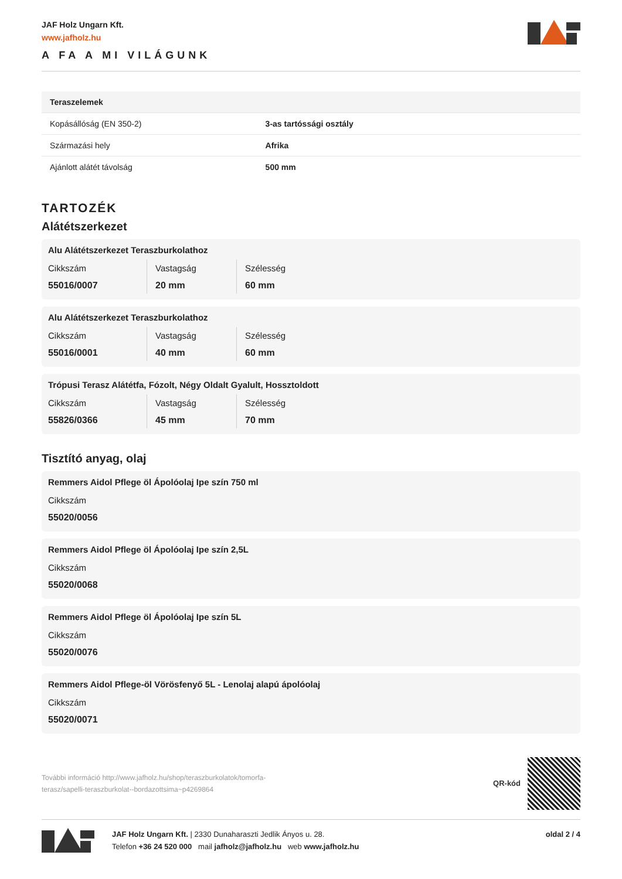JAF Holz Ungarn Kft.
www.jafholz.hu
A FA A MI VILÁGUNK
| Teraszelemek | |
| --- | --- |
| Kopásállóság (EN 350-2) | 3-as tartóssági osztály |
| Származási hely | Afrika |
| Ajánlott alátét távolság | 500 mm |
TARTOZÉK
Alátétszerkezet
Alu Alátétszerkezet Teraszburkolathoz
Cikkszám
55016/0007
Vastagság
20 mm
Szélesség
60 mm
Alu Alátétszerkezet Teraszburkolathoz
Cikkszám
55016/0001
Vastagság
40 mm
Szélesség
60 mm
Trópusi Terasz Alátétfa, Fózolt, Négy Oldalt Gyalult, Hossztoldott
Cikkszám
55826/0366
Vastagság
45 mm
Szélesség
70 mm
Tisztító anyag, olaj
Remmers Aidol Pflege öl Ápolóolaj Ipe szín 750 ml
Cikkszám
55020/0056
Remmers Aidol Pflege öl Ápolóolaj Ipe szín 2,5L
Cikkszám
55020/0068
Remmers Aidol Pflege öl Ápolóolaj Ipe szín 5L
Cikkszám
55020/0076
Remmers Aidol Pflege-öl Vörösfenyő 5L - Lenolaj alapú ápolóolaj
Cikkszám
55020/0071
További információ http://www.jafholz.hu/shop/teraszburkolatok/tomorfa-
terasz/sapelli-teraszburkolat--bordazottsima~p4269864
QR-kód
JAF Holz Ungarn Kft. | 2330 Dunaharaszti Jedlik Ányos u. 28.
Telefon +36 24 520 000 mail jafholz@jafholz.hu web www.jafholz.hu
oldal 2 / 4